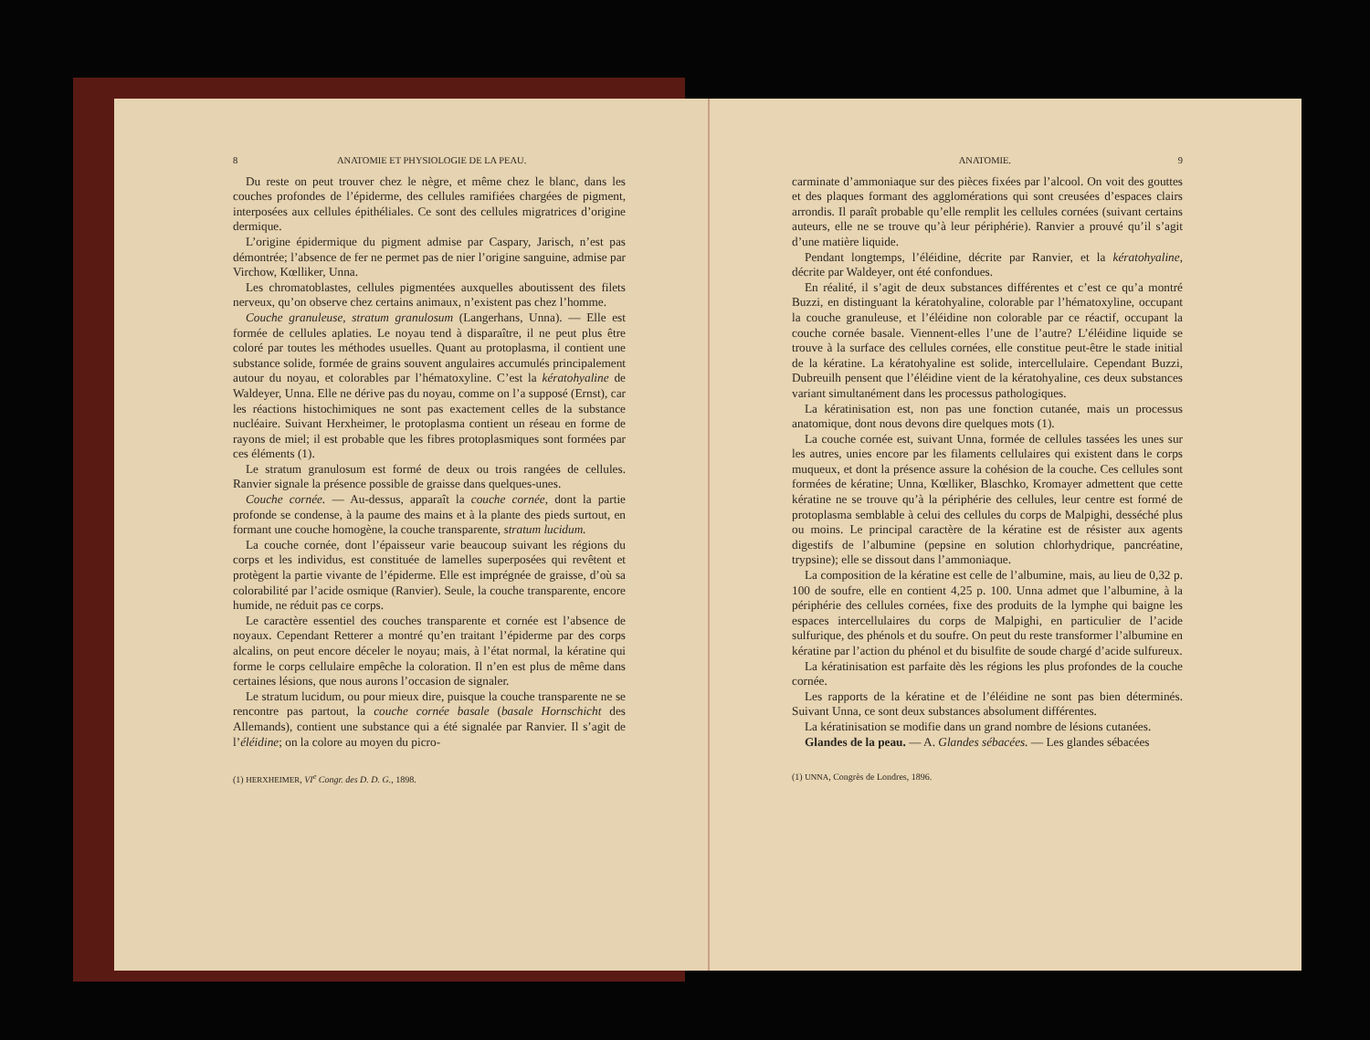8 ANATOMIE ET PHYSIOLOGIE DE LA PEAU.
Du reste on peut trouver chez le nègre, et même chez le blanc, dans les couches profondes de l’épiderme, des cellules ramifiées chargées de pigment, interposées aux cellules épithéliales. Ce sont des cellules migratrices d’origine dermique.
L’origine épidermique du pigment admise par Caspary, Jarisch, n’est pas démontrée; l’absence de fer ne permet pas de nier l’origine sanguine, admise par Virchow, Kœlliker, Unna.
Les chromatoblastes, cellules pigmentées auxquelles aboutissent des filets nerveux, qu’on observe chez certains animaux, n’existent pas chez l’homme.
Couche granuleuse, stratum granulosum (Langerhans, Unna). — Elle est formée de cellules aplaties. Le noyau tend à disparaître, il ne peut plus être coloré par toutes les méthodes usuelles. Quant au protoplasma, il contient une substance solide, formée de grains souvent angulaires accumulés principalement autour du noyau, et colorables par l’hématoxyline. C’est la kératohyaline de Waldeyer, Unna. Elle ne dérive pas du noyau, comme on l’a supposé (Ernst), car les réactions histochimiques ne sont pas exactement celles de la substance nucléaire. Suivant Herxheimer, le protoplasma contient un réseau en forme de rayons de miel; il est probable que les fibres protoplasmiques sont formées par ces éléments (1).
Le stratum granulosum est formé de deux ou trois rangées de cellules. Ranvier signale la présence possible de graisse dans quelques-unes.
Couche cornée. — Au-dessus, apparaît la couche cornée, dont la partie profonde se condense, à la paume des mains et à la plante des pieds surtout, en formant une couche homogène, la couche transparente, stratum lucidum.
La couche cornée, dont l’épaisseur varie beaucoup suivant les régions du corps et les individus, est constituée de lamelles superposées qui revêtent et protègent la partie vivante de l’épiderme. Elle est imprégnée de graisse, d’où sa colorabilité par l’acide osmique (Ranvier). Seule, la couche transparente, encore humide, ne réduit pas ce corps.
Le caractère essentiel des couches transparente et cornée est l’absence de noyaux. Cependant Retterer a montré qu’en traitant l’épiderme par des corps alcalins, on peut encore déceler le noyau; mais, à l’état normal, la kératine qui forme le corps cellulaire empêche la coloration. Il n’en est plus de même dans certaines lésions, que nous aurons l’occasion de signaler.
Le stratum lucidum, ou pour mieux dire, puisque la couche transparente ne se rencontre pas partout, la couche cornée basale (basale Hornschicht des Allemands), contient une substance qui a été signalée par Ranvier. Il s’agit de l’éléidine; on la colore au moyen du picro-
(1) HERXHEIMER, VI<sup>e</sup> Congr. des D. D. G., 1898.
ANATOMIE. 9
carminate d’ammoniaque sur des pièces fixées par l’alcool. On voit des gouttes et des plaques formant des agglomérations qui sont creusées d’espaces clairs arrondis. Il paraît probable qu’elle remplit les cellules cornées (suivant certains auteurs, elle ne se trouve qu’à leur périphérie). Ranvier a prouvé qu’il s’agit d’une matière liquide.
Pendant longtemps, l’éléidine, décrite par Ranvier, et la kératohyaline, décrite par Waldeyer, ont été confondues.
En réalité, il s’agit de deux substances différentes et c’est ce qu’a montré Buzzi, en distinguant la kératohyaline, colorable par l’hématoxyline, occupant la couche granuleuse, et l’éléidine non colorable par ce réactif, occupant la couche cornée basale. Viennent-elles l’une de l’autre? L’éléidine liquide se trouve à la surface des cellules cornées, elle constitue peut-être le stade initial de la kératine. La kératohyaline est solide, intercellulaire. Cependant Buzzi, Dubreuilh pensent que l’éléidine vient de la kératohyaline, ces deux substances variant simultanément dans les processus pathologiques.
La kératinisation est, non pas une fonction cutanée, mais un processus anatomique, dont nous devons dire quelques mots (1).
La couche cornée est, suivant Unna, formée de cellules tassées les unes sur les autres, unies encore par les filaments cellulaires qui existent dans le corps muqueux, et dont la présence assure la cohésion de la couche. Ces cellules sont formées de kératine; Unna, Kœlliker, Blaschko, Kromayer admettent que cette kératine ne se trouve qu’à la périphérie des cellules, leur centre est formé de protoplasma semblable à celui des cellules du corps de Malpighi, desséché plus ou moins. Le principal caractère de la kératine est de résister aux agents digestifs de l’albumine (pepsine en solution chlorhydrique, pancréatine, trypsine); elle se dissout dans l’ammoniaque.
La composition de la kératine est celle de l’albumine, mais, au lieu de 0,32 p. 100 de soufre, elle en contient 4,25 p. 100. Unna admet que l’albumine, à la périphérie des cellules cornées, fixe des produits de la lymphe qui baigne les espaces intercellulaires du corps de Malpighi, en particulier de l’acide sulfurique, des phénols et du soufre. On peut du reste transformer l’albumine en kératine par l’action du phénol et du bisulfite de soude chargé d’acide sulfureux.
La kératinisation est parfaite dès les régions les plus profondes de la couche cornée.
Les rapports de la kératine et de l’éléidine ne sont pas bien déterminés. Suivant Unna, ce sont deux substances absolument différentes.
La kératinisation se modifie dans un grand nombre de lésions cutanées.
Glandes de la peau. — A. Glandes sébacées. — Les glandes sébacées
(1) UNNA, Congrès de Londres, 1896.